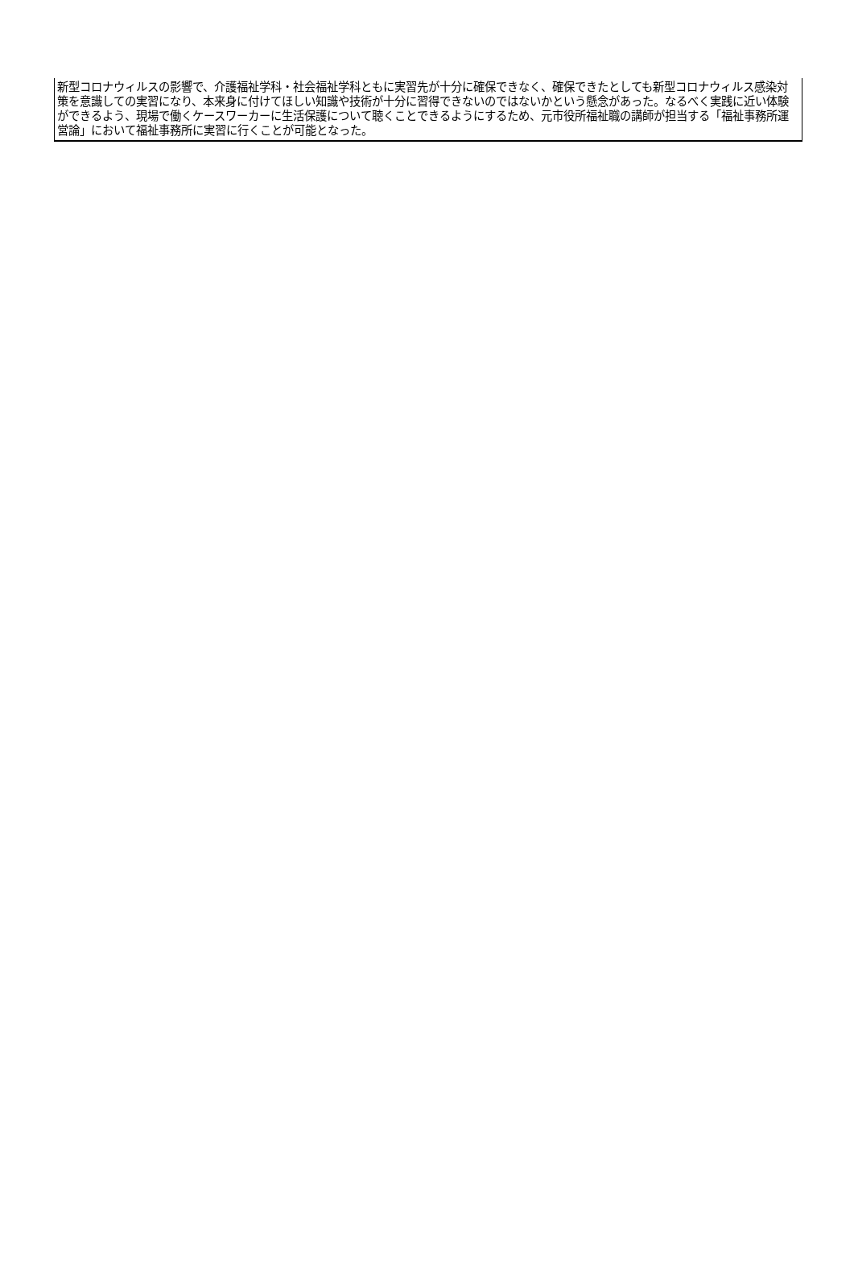新型コロナウィルスの影響で、介護福祉学科・社会福祉学科ともに実習先が十分に確保できなく、確保できたとしても新型コロナウィルス感染対策を意識しての実習になり、本来身に付けてほしい知識や技術が十分に習得できないのではないかという懸念があった。なるべく実践に近い体験ができるよう、現場で働くケースワーカーに生活保護について聴くことできるようにするため、元市役所福祉職の講師が担当する「福祉事務所運営論」において福祉事務所に実習に行くことが可能となった。